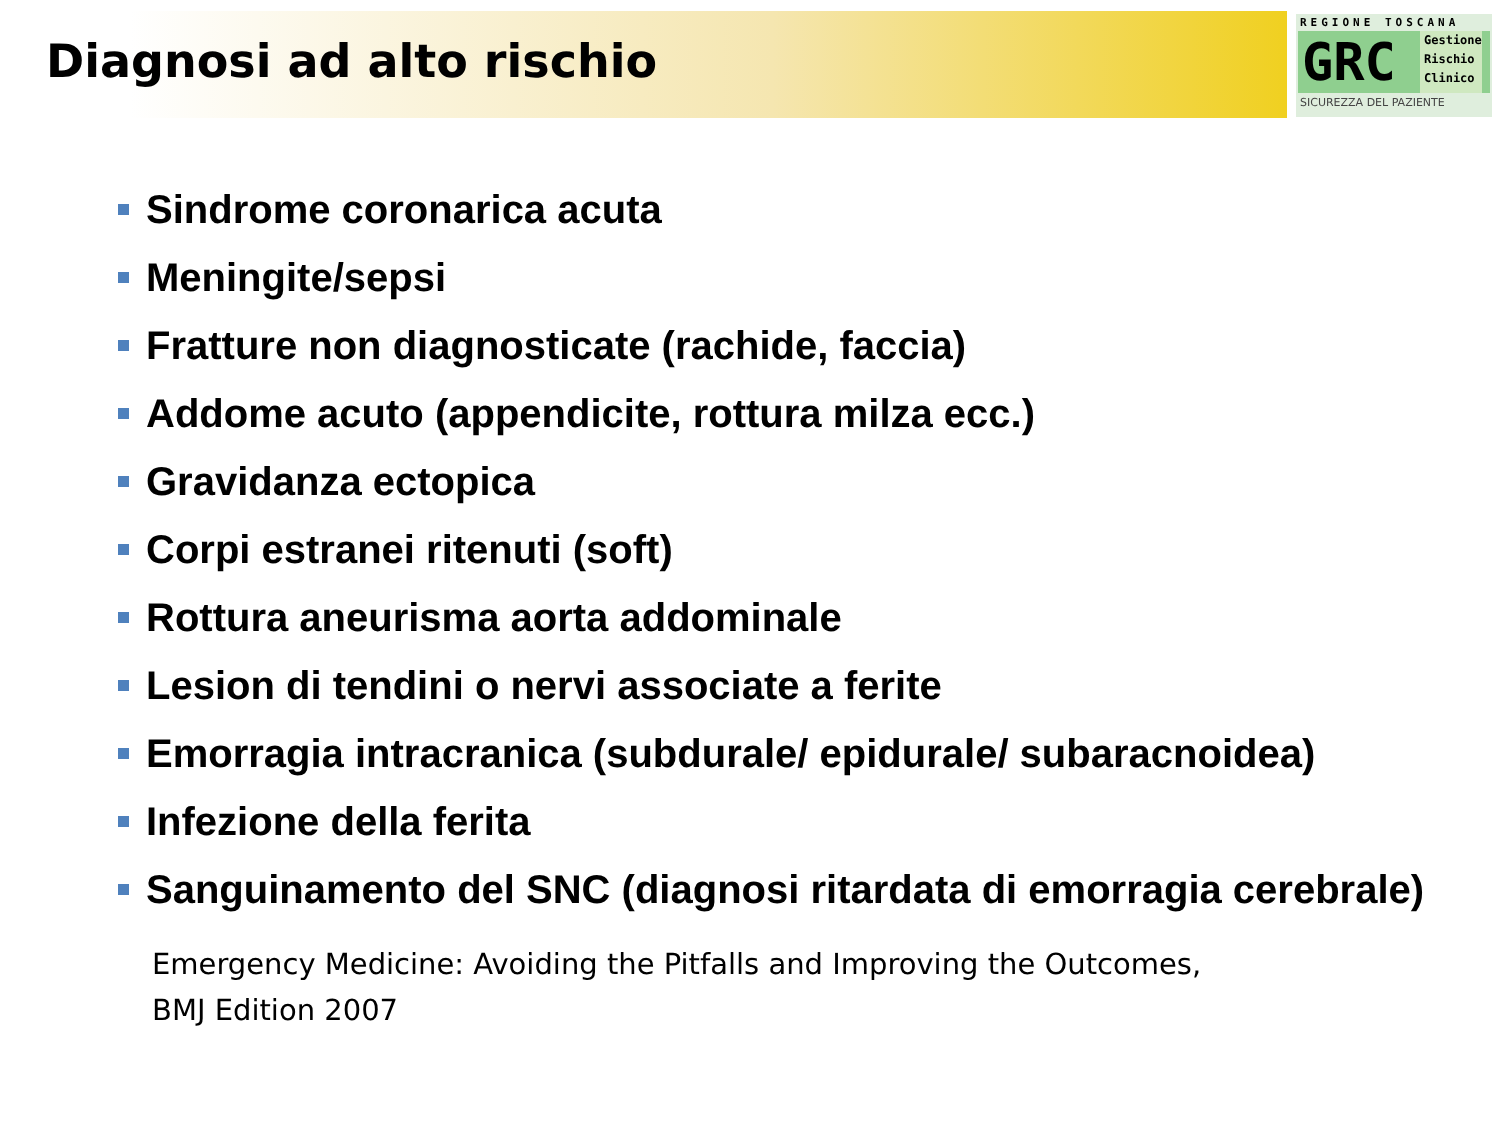Diagnosi ad alto rischio
REGIONE TOSCANA
GRC
Gestione
Rischio
Clinico
SICUREZZA DEL PAZIENTE
Sindrome coronarica acuta
Meningite/sepsi
Fratture non diagnosticate (rachide, faccia)
Addome acuto (appendicite, rottura milza ecc.)
Gravidanza ectopica
Corpi estranei ritenuti (soft)
Rottura aneurisma aorta addominale
Lesion di tendini o nervi associate a ferite
Emorragia intracranica (subdurale/ epidurale/ subaracnoidea)
Infezione della ferita
Sanguinamento del SNC (diagnosi ritardata di emorragia cerebrale)
Emergency Medicine: Avoiding the Pitfalls and Improving the Outcomes,
BMJ Edition 2007